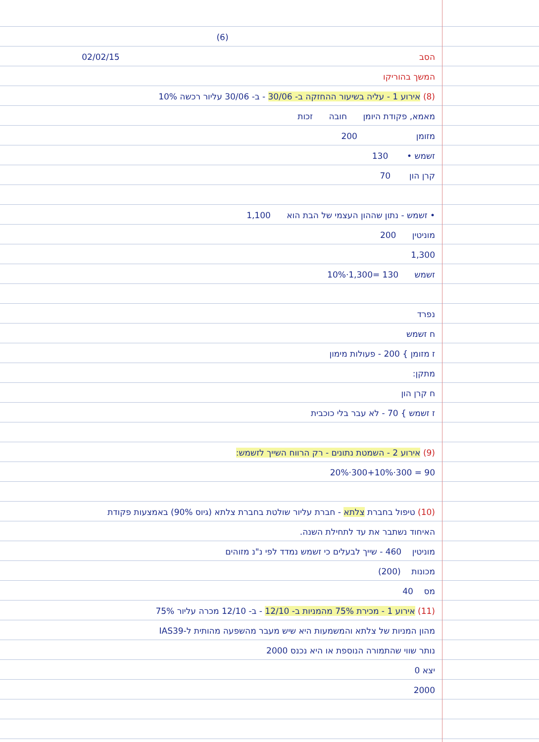(6)
הסב 02/02/15
המשך בהוריקו
(8) אירוע 1 - עליה בשיעור ההחזקה ב- 30/06 - ב- 30/06 עליור רכשה 10%
מאמא, פקודת היומן חובה זכות
מזומן 200
זשמש • 130
קרן הון 70
• זשמש - נתון שההון העצמי של הבת הוא 1,100
מוניטין 200
1,300
זשמש 10%·1,300= 130
נפרד
ח זשמש
ז מזומן } 200 - פעולות מימון
מתקן:
ח קרן הון
ז זשמש } 70 - לא עבר בלי כוכבית
(9) אירוע 2 - השמטת נתונים - רק הרווח השייך לזשמש:
20%·300+10%·300 = 90
(10) טיפול בחברת צלתא - חברת עליור שולטת בחברת צלתא (גיוס 90%) באמצעות פקודת
האיחוד נשתבר את עד לתחילת השנה.
מוניטין 460 - שייך לבעלים כי זשמש נמדד לפי נ"נ מזוהים
מכונות (200)
מס 40
(11) אירוע 1 - מכירת 75% מהמניות ב- 12/10 - ב- 12/10 מכרה עליור 75%
מהון המניות של צלתא והמשמעות היא שיש מעבר מהשפעה מהותית ל-IAS39
נותר שווי שהתמורה הנוספת או היא נכנס 2000
יצא 0
2000